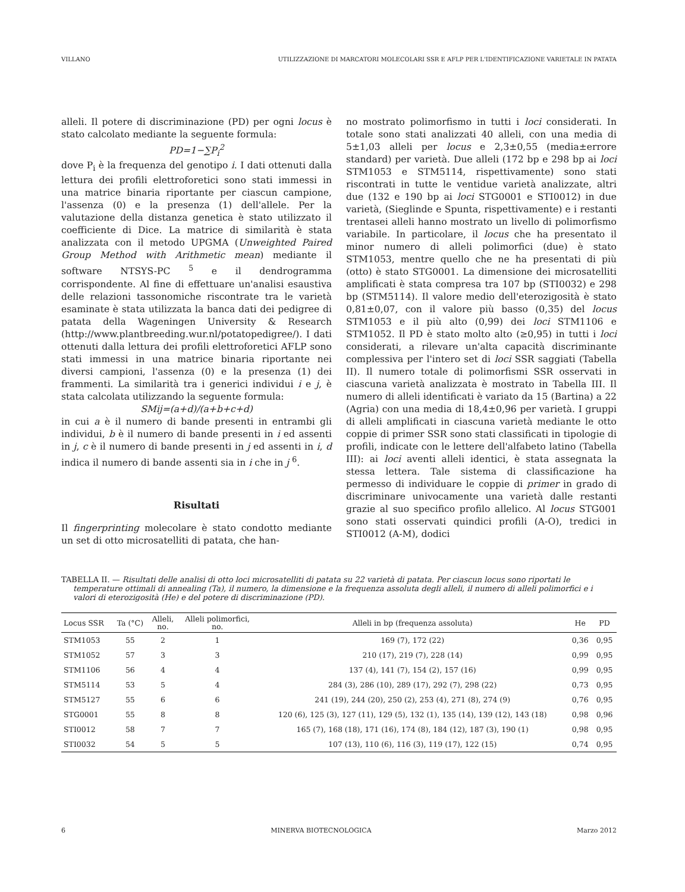VILLANO UTILIZZAZIONE DI MARCATORI MOLECOLARI SSR E AFLP PER L'IDENTIFICAZIONE VARIETALE IN PATATA
alleli. Il potere di discriminazione (PD) per ogni locus è stato calcolato mediante la seguente formula:
PD=1−∑P<sub>i</sub><sup>2</sup>
dove P<sub>i</sub> è la frequenza del genotipo i. I dati ottenuti dalla lettura dei profili elettroforetici sono stati immessi in una matrice binaria riportante per ciascun campione, l'assenza (0) e la presenza (1) dell'allele. Per la valutazione della distanza genetica è stato utilizzato il coefficiente di Dice. La matrice di similarità è stata analizzata con il metodo UPGMA (Unweighted Paired Group Method with Arithmetic mean) mediante il software NTSYS-PC <sup>5</sup> e il dendrogramma corrispondente. Al fine di effettuare un'analisi esaustiva delle relazioni tassonomiche riscontrate tra le varietà esaminate è stata utilizzata la banca dati dei pedigree di patata della Wageningen University & Research (http://www.plantbreeding.wur.nl/potatopedigree/). I dati ottenuti dalla lettura dei profili elettroforetici AFLP sono stati immessi in una matrice binaria riportante nei diversi campioni, l'assenza (0) e la presenza (1) dei frammenti. La similarità tra i generici individui i e j, è stata calcolata utilizzando la seguente formula:
SMij=(a+d)/(a+b+c+d)
in cui a è il numero di bande presenti in entrambi gli individui, b è il numero di bande presenti in i ed assenti in j, c è il numero di bande presenti in j ed assenti in i, d indica il numero di bande assenti sia in i che in j <sup>6</sup>.
Risultati
Il fingerprinting molecolare è stato condotto mediante un set di otto microsatelliti di patata, che han-
no mostrato polimorfismo in tutti i loci considerati. In totale sono stati analizzati 40 alleli, con una media di 5±1,03 alleli per locus e 2,3±0,55 (media±errore standard) per varietà. Due alleli (172 bp e 298 bp ai loci STM1053 e STM5114, rispettivamente) sono stati riscontrati in tutte le ventidue varietà analizzate, altri due (132 e 190 bp ai loci STG0001 e STI0012) in due varietà, (Sieglinde e Spunta, rispettivamente) e i restanti trentasei alleli hanno mostrato un livello di polimorfismo variabile. In particolare, il locus che ha presentato il minor numero di alleli polimorfici (due) è stato STM1053, mentre quello che ne ha presentati di più (otto) è stato STG0001. La dimensione dei microsatelliti amplificati è stata compresa tra 107 bp (STI0032) e 298 bp (STM5114). Il valore medio dell'eterozigosità è stato 0,81±0,07, con il valore più basso (0,35) del locus STM1053 e il più alto (0,99) dei loci STM1106 e STM1052. Il PD è stato molto alto (≥0,95) in tutti i loci considerati, a rilevare un'alta capacità discriminante complessiva per l'intero set di loci SSR saggiati (Tabella II). Il numero totale di polimorfismi SSR osservati in ciascuna varietà analizzata è mostrato in Tabella III. Il numero di alleli identificati è variato da 15 (Bartina) a 22 (Agria) con una media di 18,4±0,96 per varietà. I gruppi di alleli amplificati in ciascuna varietà mediante le otto coppie di primer SSR sono stati classificati in tipologie di profili, indicate con le lettere dell'alfabeto latino (Tabella III): ai loci aventi alleli identici, è stata assegnata la stessa lettera. Tale sistema di classificazione ha permesso di individuare le coppie di primer in grado di discriminare univocamente una varietà dalle restanti grazie al suo specifico profilo allelico. Al locus STG001 sono stati osservati quindici profili (A-O), tredici in STI0012 (A-M), dodici
TABELLA II. — Risultati delle analisi di otto loci microsatelliti di patata su 22 varietà di patata. Per ciascun locus sono riportati le temperature ottimali di annealing (Ta), il numero, la dimensione e la frequenza assoluta degli alleli, il numero di alleli polimorfici e i valori di eterozigosità (He) e del potere di discriminazione (PD).
| Locus SSR | Ta (°C) | Alleli, no. | Alleli polimorfici, no. | Alleli in bp (frequenza assoluta) | He | PD |
| --- | --- | --- | --- | --- | --- | --- |
| STM1053 | 55 | 2 | 1 | 169 (7), 172 (22) | 0,36 | 0,95 |
| STM1052 | 57 | 3 | 3 | 210 (17), 219 (7), 228 (14) | 0,99 | 0,95 |
| STM1106 | 56 | 4 | 4 | 137 (4), 141 (7), 154 (2), 157 (16) | 0,99 | 0,95 |
| STM5114 | 53 | 5 | 4 | 284 (3), 286 (10), 289 (17), 292 (7), 298 (22) | 0,73 | 0,95 |
| STM5127 | 55 | 6 | 6 | 241 (19), 244 (20), 250 (2), 253 (4), 271 (8), 274 (9) | 0,76 | 0,95 |
| STG0001 | 55 | 8 | 8 | 120 (6), 125 (3), 127 (11), 129 (5), 132 (1), 135 (14), 139 (12), 143 (18) | 0,98 | 0,96 |
| STI0012 | 58 | 7 | 7 | 165 (7), 168 (18), 171 (16), 174 (8), 184 (12), 187 (3), 190 (1) | 0,98 | 0,95 |
| STI0032 | 54 | 5 | 5 | 107 (13), 110 (6), 116 (3), 119 (17), 122 (15) | 0,74 | 0,95 |
6 MINERVA BIOTECNOLOGICA Marzo 2012